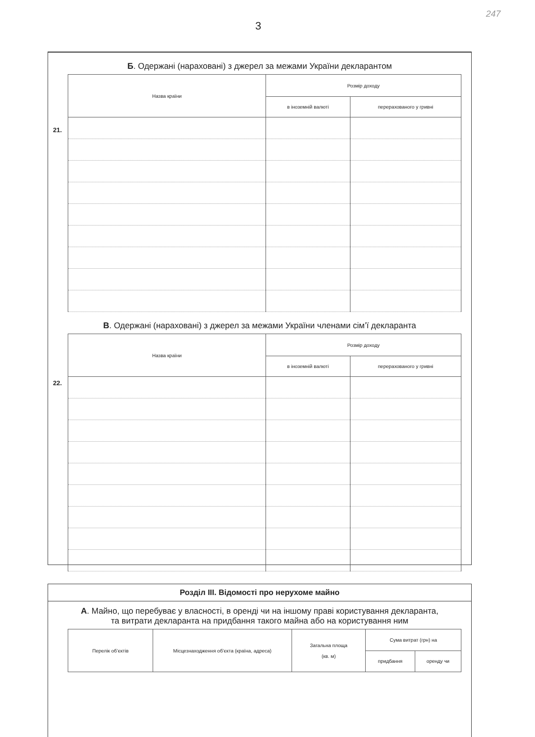247
3
Б. Одержані (нараховані) з джерел за межами України декларантом
| Назва країни | Розмір доходу | |
| --- | --- | --- |
| | в іноземній валюті | перерахованого у гривні |
21.
В. Одержані (нараховані) з джерел за межами України членами сім’ї декларанта
| Назва країни | Розмір доходу | |
| --- | --- | --- |
| | в іноземній валюті | перерахованого у гривні |
22.
Розділ III. Відомості про нерухоме майно
А. Майно, що перебуває у власності, в оренді чи на іншому праві користування декларанта,
та витрати декларанта на придбання такого майна або на користування ним
| Перелік об’єктів | Місцезнаходження об’єкта (країна, адреса) | Загальна площа (кв. м) | Сума витрат (грн) на | |
| --- | --- | --- | --- | --- |
| | | | придбання | оренду чи |